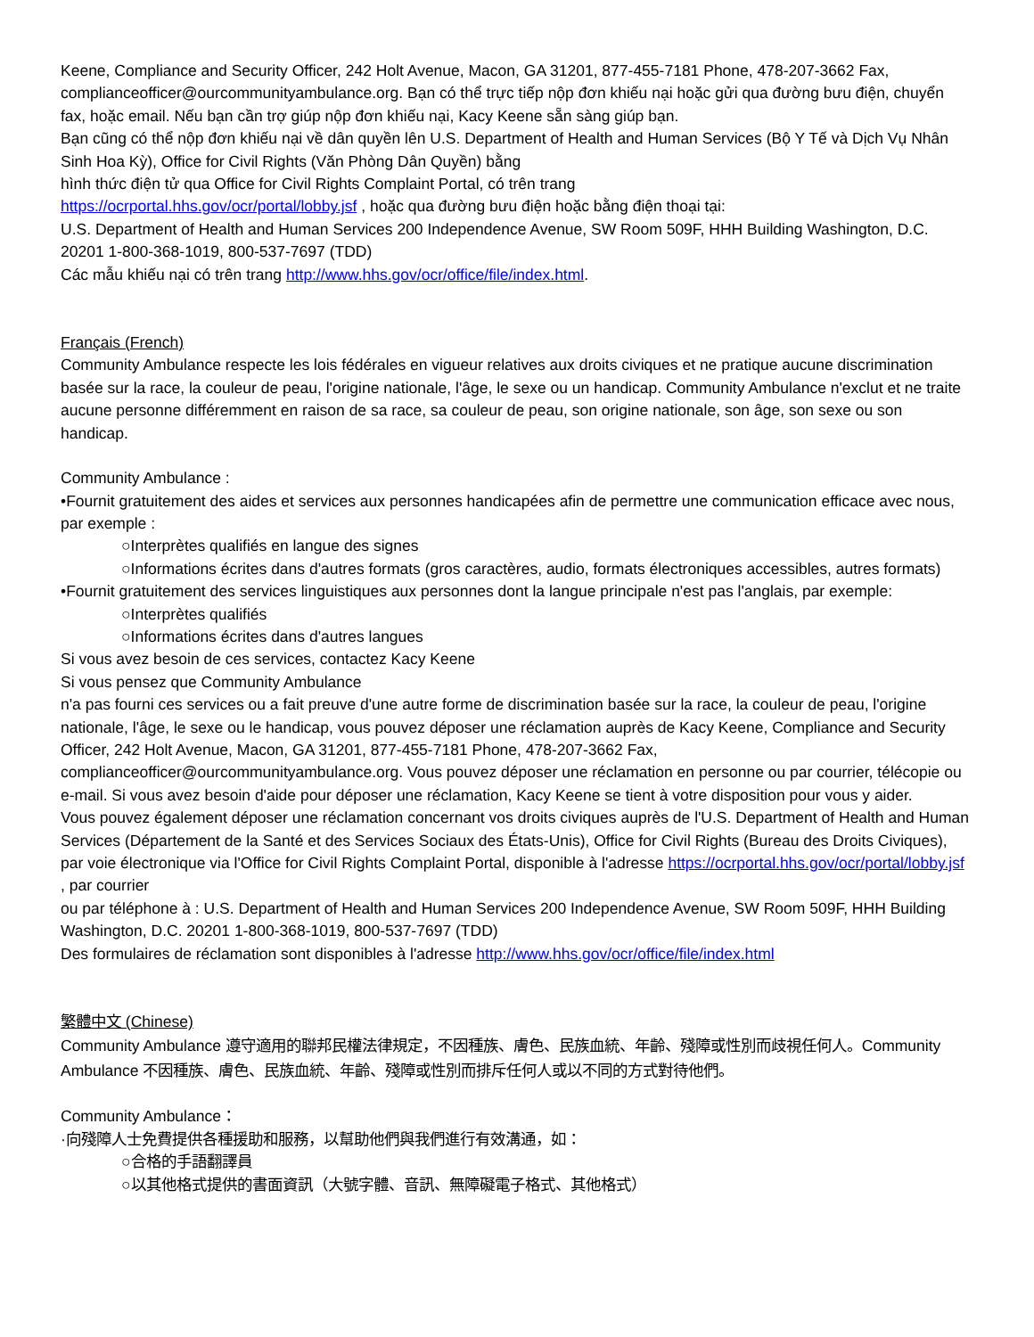Keene, Compliance and Security Officer, 242 Holt Avenue, Macon, GA 31201, 877-455-7181 Phone, 478-207-3662 Fax, complianceofficer@ourcommunityambulance.org. Bạn có thể trực tiếp nộp đơn khiếu nại hoặc gửi qua đường bưu điện, chuyển fax, hoặc email. Nếu bạn cần trợ giúp nộp đơn khiếu nại, Kacy Keene sẵn sàng giúp bạn.
Bạn cũng có thể nộp đơn khiếu nại về dân quyền lên U.S. Department of Health and Human Services (Bộ Y Tế và Dịch Vụ Nhân Sinh Hoa Kỳ), Office for Civil Rights (Văn Phòng Dân Quyền) bằng
hình thức điện tử qua Office for Civil Rights Complaint Portal, có trên trang
https://ocrportal.hhs.gov/ocr/portal/lobby.jsf , hoặc qua đường bưu điện hoặc bằng điện thoại tại:
U.S. Department of Health and Human Services 200 Independence Avenue, SW Room 509F, HHH Building Washington, D.C. 20201 1-800-368-1019, 800-537-7697 (TDD)
Các mẫu khiếu nại có trên trang http://www.hhs.gov/ocr/office/file/index.html.
Français (French)
Community Ambulance respecte les lois fédérales en vigueur relatives aux droits civiques et ne pratique aucune discrimination basée sur la race, la couleur de peau, l'origine nationale, l'âge, le sexe ou un handicap. Community Ambulance n'exclut et ne traite aucune personne différemment en raison de sa race, sa couleur de peau, son origine nationale, son âge, son sexe ou son handicap.
Community Ambulance :
•Fournit gratuitement des aides et services aux personnes handicapées afin de permettre une communication efficace avec nous, par exemple :
○Interprètes qualifiés en langue des signes
○Informations écrites dans d'autres formats (gros caractères, audio, formats électroniques accessibles, autres formats)
•Fournit gratuitement des services linguistiques aux personnes dont la langue principale n'est pas l'anglais, par exemple:
○Interprètes qualifiés
○Informations écrites dans d'autres langues
Si vous avez besoin de ces services, contactez Kacy Keene
Si vous pensez que Community Ambulance
n'a pas fourni ces services ou a fait preuve d'une autre forme de discrimination basée sur la race, la couleur de peau, l'origine nationale, l'âge, le sexe ou le handicap, vous pouvez déposer une réclamation auprès de Kacy Keene, Compliance and Security Officer, 242 Holt Avenue, Macon, GA 31201, 877-455-7181 Phone, 478-207-3662 Fax, complianceofficer@ourcommunityambulance.org. Vous pouvez déposer une réclamation en personne ou par courrier, télécopie ou e-mail. Si vous avez besoin d'aide pour déposer une réclamation, Kacy Keene se tient à votre disposition pour vous y aider.
Vous pouvez également déposer une réclamation concernant vos droits civiques auprès de l'U.S. Department of Health and Human Services (Département de la Santé et des Services Sociaux des États-Unis), Office for Civil Rights (Bureau des Droits Civiques), par voie électronique via l'Office for Civil Rights Complaint Portal, disponible à l'adresse https://ocrportal.hhs.gov/ocr/portal/lobby.jsf , par courrier
ou par téléphone à : U.S. Department of Health and Human Services 200 Independence Avenue, SW Room 509F, HHH Building Washington, D.C. 20201 1-800-368-1019, 800-537-7697 (TDD)
Des formulaires de réclamation sont disponibles à l'adresse http://www.hhs.gov/ocr/office/file/index.html
繁體中文 (Chinese)
Community Ambulance 遵守適用的聯邦民權法律規定，不因種族、膚色、民族血統、年齡、殘障或性別而歧視任何人。Community Ambulance 不因種族、膚色、民族血統、年齡、殘障或性別而排斥任何人或以不同的方式對待他們。
Community Ambulance：
·向殘障人士免費提供各種援助和服務，以幫助他們與我們進行有效溝通，如：
○合格的手語翻譯員
○以其他格式提供的書面資訊（大號字體、音訊、無障礙電子格式、其他格式）